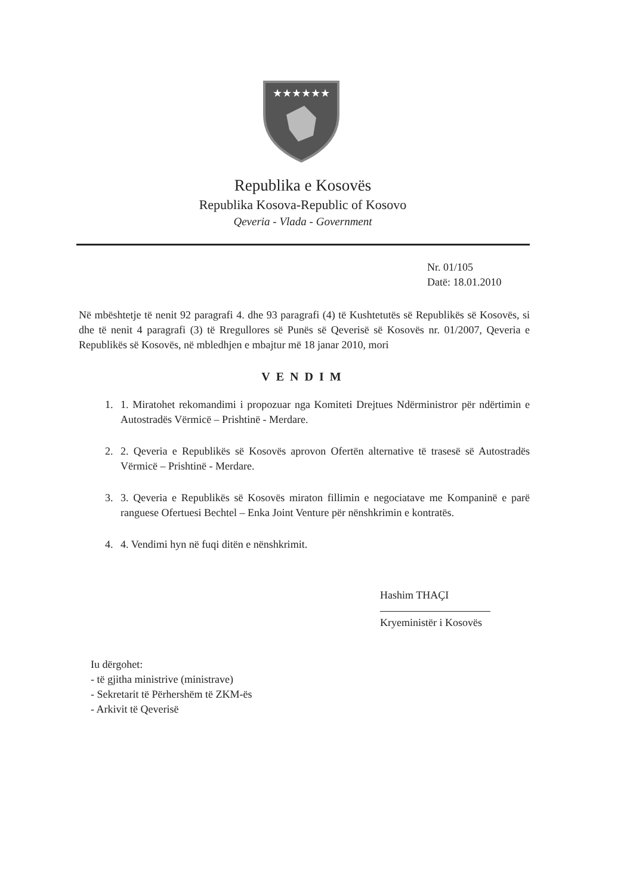★★★★★★
Republika e Kosovës
Republika Kosova-Republic of Kosovo
Qeveria - Vlada - Government
Nr. 01/105
Datë: 18.01.2010
Në mbështetje të nenit 92 paragrafi 4. dhe 93 paragrafi (4) të Kushtetutës së Republikës së Kosovës, si dhe të nenit 4 paragrafi (3) të Rregullores së Punës së Qeverisë së Kosovës nr. 01/2007, Qeveria e Republikës së Kosovës, në mbledhjen e mbajtur më 18 janar 2010, mori
VENDIM
1. 1. Miratohet rekomandimi i propozuar nga Komiteti Drejtues Ndërministror për ndërtimin e Autostradës Vërmicë – Prishtinë - Merdare.
2. 2. Qeveria e Republikës së Kosovës aprovon Ofertën alternative të trasesë së Autostradës Vërmicë – Prishtinë - Merdare.
3. 3. Qeveria e Republikës së Kosovës miraton fillimin e negociatave me Kompaninë e parë ranguese Ofertuesi Bechtel – Enka Joint Venture për nënshkrimin e kontratës.
4. 4. Vendimi hyn në fuqi ditën e nënshkrimit.
Hashim THAÇI
Kryeministër i Kosovës
Iu dërgohet:
- të gjitha ministrive (ministrave)
- Sekretarit të Përhershëm të ZKM-ës
- Arkivit të Qeverisë